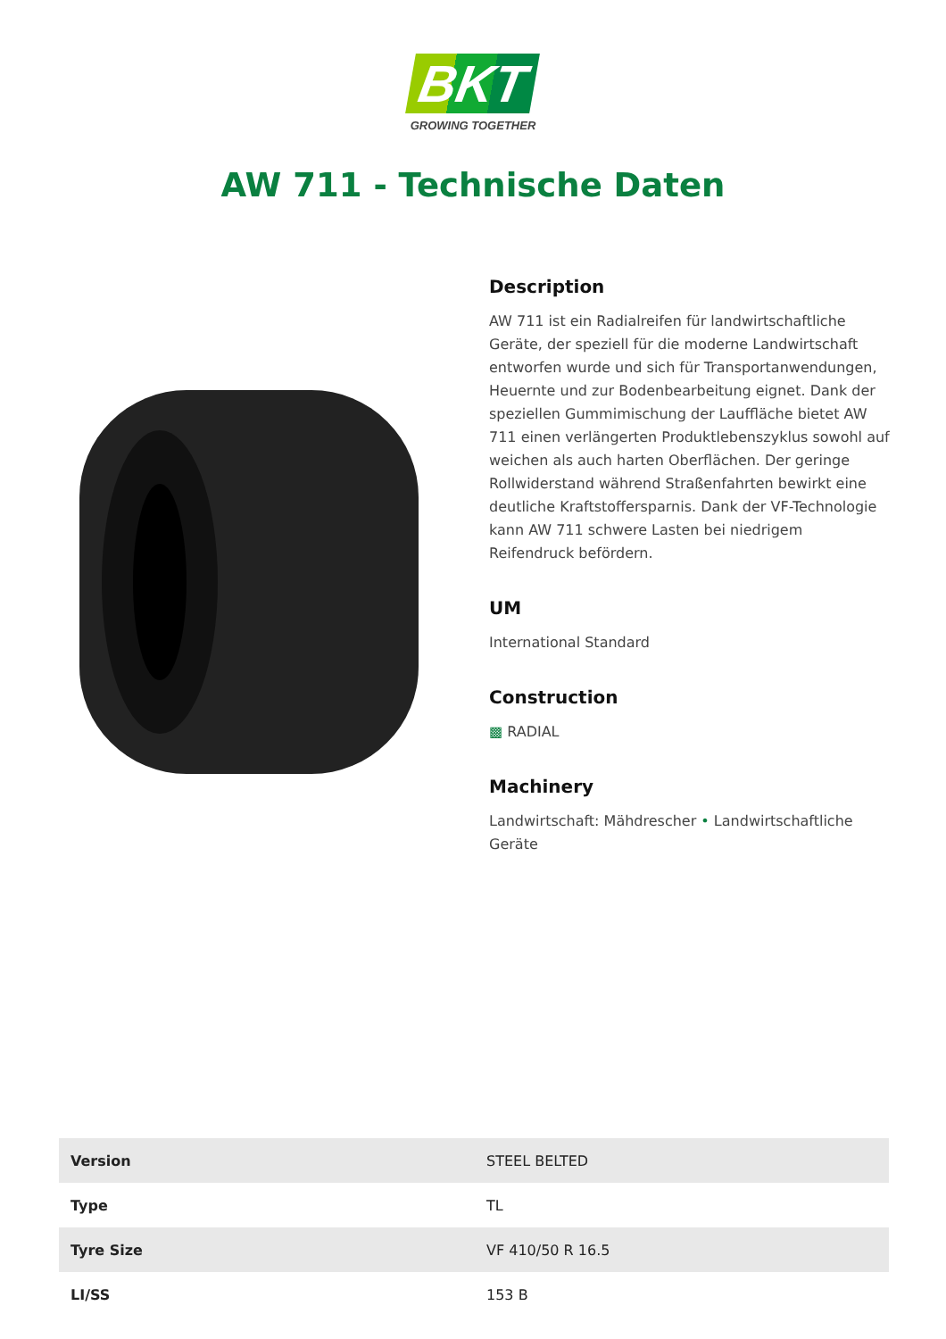BKT
GROWING TOGETHER
AW 711 - Technische Daten
Description
AW 711 ist ein Radialreifen für landwirtschaftliche Geräte, der speziell für die moderne Landwirtschaft entworfen wurde und sich für Transportanwendungen, Heuernte und zur Bodenbearbeitung eignet. Dank der speziellen Gummimischung der Lauffläche bietet AW 711 einen verlängerten Produktlebenszyklus sowohl auf weichen als auch harten Oberflächen. Der geringe Rollwiderstand während Straßenfahrten bewirkt eine deutliche Kraftstoffersparnis. Dank der VF-Technologie kann AW 711 schwere Lasten bei niedrigem Reifendruck befördern.
UM
International Standard
Construction
▩ RADIAL
Machinery
Landwirtschaft: Mähdrescher • Landwirtschaftliche Geräte
| Version | STEEL BELTED |
| Type | TL |
| Tyre Size | VF 410/50 R 16.5 |
| LI/SS | 153 B |